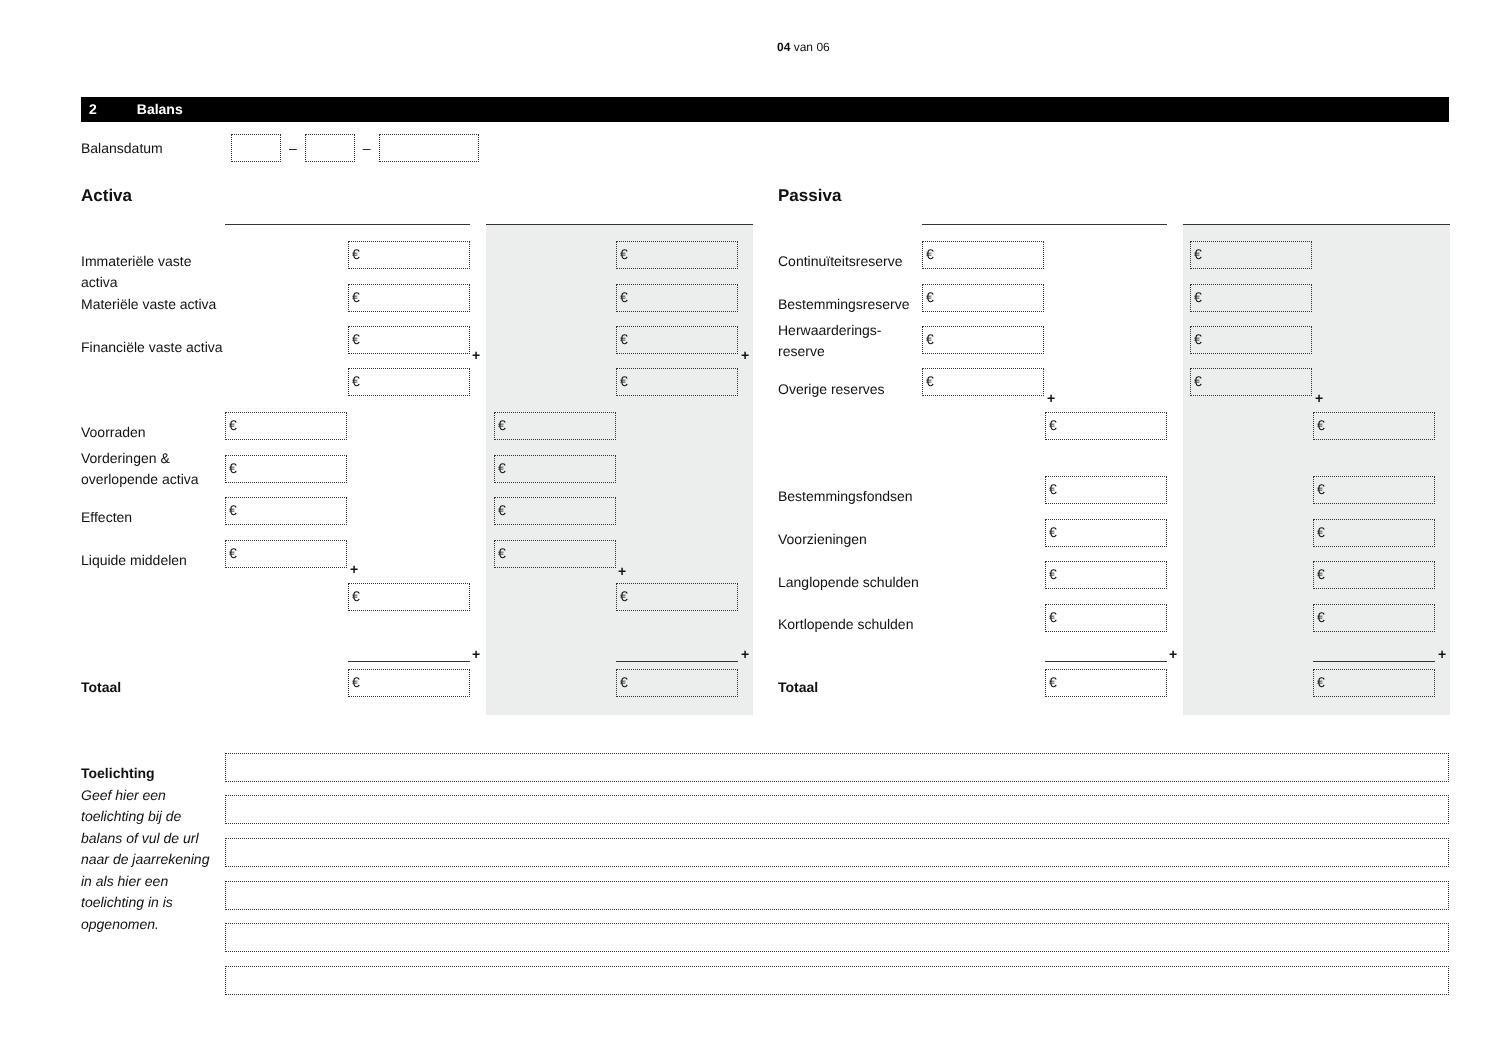04 van 06
2 Balans
Balansdatum
–
–
Activa Passiva
Immateriële vaste activa
€ €
Materiële vaste activa
€ €
Financiële vaste activa
€ €
+ +
€ €
Voorraden
€ €
Vorderingen &
overlopende activa
€ €
Effecten
€ €
Liquide middelen
€ €
+ +
€ €
+ +
Totaal
€ €
Continuïteitsreserve
€ €
Bestemmingsreserve
€ €
Herwaarderings-
reserve
€ €
Overige reserves
€ €
+ +
€ €
Bestemmingsfondsen
€ €
Voorzieningen
€ €
Langlopende schulden
€ €
Kortlopende schulden
€ €
+ +
Totaal
€ €
Toelichting
Geef hier een toelichting bij de balans of vul de url naar de jaarrekening in als hier een toelichting in is opgenomen.